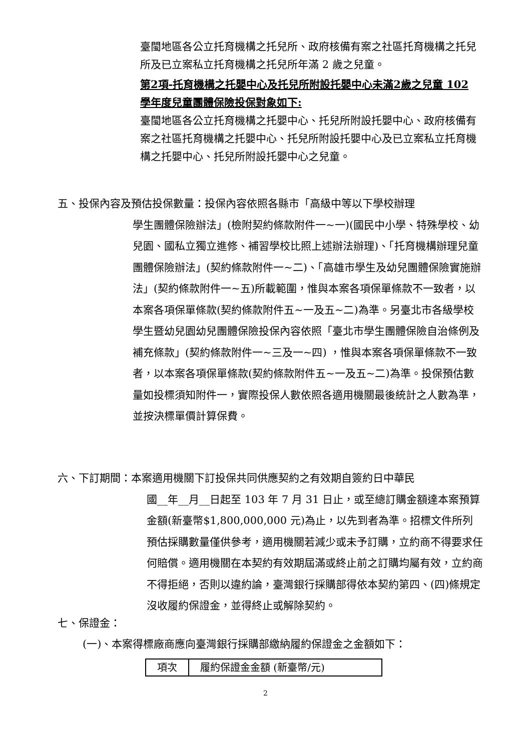臺閩地區各公立托育機構之托兒所、政府核備有案之社區托育機構之托兒所及已立案私立托育機構之托兒所年滿 2 歲之兒童。
第2項-托育機構之托嬰中心及托兒所附設托嬰中心未滿2歲之兒童 102 學年度兒童團體保險投保對象如下:
臺閩地區各公立托育機構之托嬰中心、托兒所附設托嬰中心、政府核備有案之社區托育機構之托嬰中心、托兒所附設托嬰中心及已立案私立托育機構之托嬰中心、托兒所附設托嬰中心之兒童。
五、投保內容及預估投保數量：投保內容依照各縣市「高級中等以下學校辦理
學生團體保險辦法」(檢附契約條款附件一~一)(國民中小學、特殊學校、幼兒園、國私立獨立進修、補習學校比照上述辦法辦理)、「托育機構辦理兒童團體保險辦法」(契約條款附件一~二)、「高雄市學生及幼兒團體保險實施辦法」(契約條款附件一~五)所載範圍，惟與本案各項保單條款不一致者，以本案各項保單條款(契約條款附件五~一及五~二)為準。另臺北市各級學校學生暨幼兒園幼兒團體保險投保內容依照「臺北市學生團體保險自治條例及補充條款」(契約條款附件一~三及一~四) ，惟與本案各項保單條款不一致者，以本案各項保單條款(契約條款附件五~一及五~二)為準。投保預估數量如投標須知附件一，實際投保人數依照各適用機關最後統計之人數為準，並按決標單價計算保費。
六、下訂期間：本案適用機關下訂投保共同供應契約之有效期自簽約日中華民
國__年__月__日起至 103 年 7 月 31 日止，或至總訂購金額達本案預算金額(新臺幣$1,800,000,000 元)為止，以先到者為準。招標文件所列預估採購數量僅供參考，適用機關若減少或未予訂購，立約商不得要求任何賠償。適用機關在本契約有效期屆滿或終止前之訂購均屬有效，立約商不得拒絕，否則以違約論，臺灣銀行採購部得依本契約第四、(四)條規定沒收履約保證金，並得終止或解除契約。
七、保證金：
(一)、本案得標廠商應向臺灣銀行採購部繳納履約保證金之金額如下：
| 項次 | 履約保證金金額 (新臺幣/元) |
2